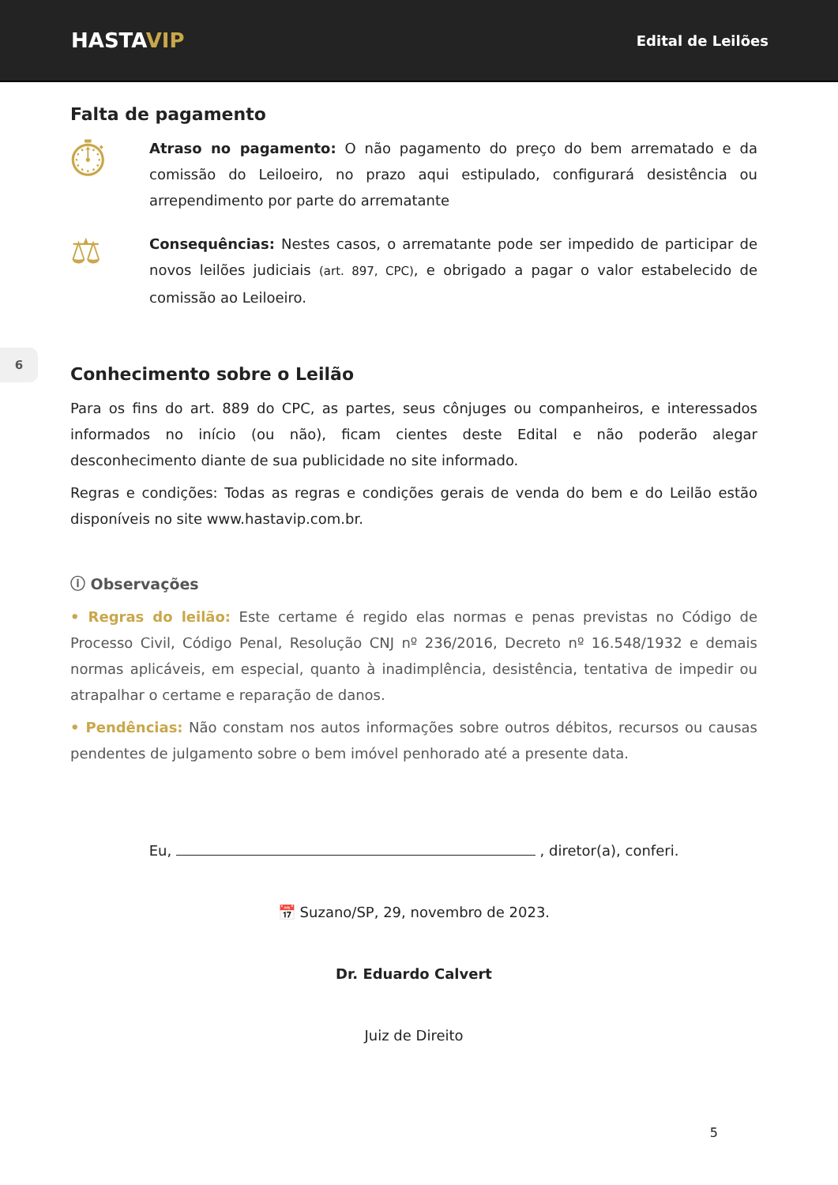HASTAVIP
Edital de Leilões
6
Falta de pagamento
⏱
Atraso no pagamento: O não pagamento do preço do bem arrematado e da comissão do Leiloeiro, no prazo aqui estipulado, configurará desistência ou arrependimento por parte do arrematante
⚖
Consequências: Nestes casos, o arrematante pode ser impedido de participar de novos leilões judiciais (art. 897, CPC), e obrigado a pagar o valor estabelecido de comissão ao Leiloeiro.
Conhecimento sobre o Leilão
Para os fins do art. 889 do CPC, as partes, seus cônjuges ou companheiros, e interessados informados no início (ou não), ficam cientes deste Edital e não poderão alegar desconhecimento diante de sua publicidade no site informado.
Regras e condições: Todas as regras e condições gerais de venda do bem e do Leilão estão disponíveis no site www.hastavip.com.br.
ⓘ Observações
• Regras do leilão: Este certame é regido elas normas e penas previstas no Código de Processo Civil, Código Penal, Resolução CNJ nº 236/2016, Decreto nº 16.548/1932 e demais normas aplicáveis, em especial, quanto à inadimplência, desistência, tentativa de impedir ou atrapalhar o certame e reparação de danos.
• Pendências: Não constam nos autos informações sobre outros débitos, recursos ou causas pendentes de julgamento sobre o bem imóvel penhorado até a presente data.
Eu, , diretor(a), conferi.
📅 Suzano/SP, 29, novembro de 2023.
Dr. Eduardo Calvert
Juiz de Direito
5